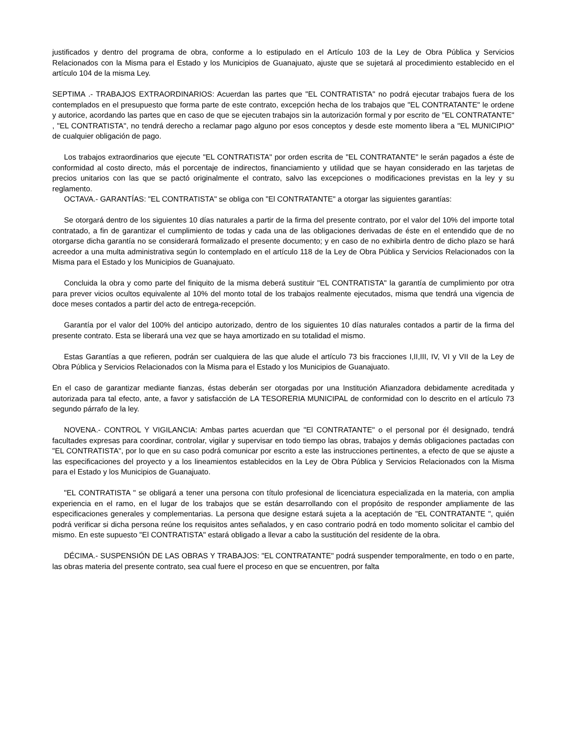justificados y dentro del programa de obra, conforme a lo estipulado en el Artículo 103 de la Ley de Obra Pública y Servicios Relacionados con la Misma para el Estado y los Municipios de Guanajuato, ajuste que se sujetará al procedimiento establecido en el artículo 104 de la misma Ley.
SEPTIMA .- TRABAJOS EXTRAORDINARIOS: Acuerdan las partes que "EL CONTRATISTA" no podrá ejecutar trabajos fuera de los contemplados en el presupuesto que forma parte de este contrato, excepción hecha de los trabajos que "EL CONTRATANTE" le ordene y autorice, acordando las partes que en caso de que se ejecuten trabajos sin la autorización formal y por escrito de "EL CONTRATANTE" , "EL CONTRATISTA", no tendrá derecho a reclamar pago alguno por esos conceptos y desde este momento libera a "EL MUNICIPIO" de cualquier obligación de pago.
Los trabajos extraordinarios que ejecute "EL CONTRATISTA" por orden escrita de "EL CONTRATANTE" le serán pagados a éste de conformidad al costo directo, más el porcentaje de indirectos, financiamiento y utilidad que se hayan considerado en las tarjetas de precios unitarios con las que se pactó originalmente el contrato, salvo las excepciones o modificaciones previstas en la ley y su reglamento.
OCTAVA.- GARANTÍAS: "EL CONTRATISTA" se obliga con "El CONTRATANTE" a otorgar las siguientes garantías:
Se otorgará dentro de los siguientes 10 días naturales a partir de la firma del presente contrato, por el valor del 10% del importe total contratado, a fin de garantizar el cumplimiento de todas y cada una de las obligaciones derivadas de éste en el entendido que de no otorgarse dicha garantía no se considerará formalizado el presente documento; y en caso de no exhibirla dentro de dicho plazo se hará acreedor a una multa administrativa según lo contemplado en el artículo 118 de la Ley de Obra Pública y Servicios Relacionados con la Misma para el Estado y los Municipios de Guanajuato.
Concluida la obra y como parte del finiquito de la misma deberá sustituir "EL CONTRATISTA" la garantía de cumplimiento por otra para prever vicios ocultos equivalente al 10% del monto total de los trabajos realmente ejecutados, misma que tendrá una vigencia de doce meses contados a partir del acto de entrega-recepción.
Garantía por el valor del 100% del anticipo autorizado, dentro de los siguientes 10 días naturales contados a partir de la firma del presente contrato. Esta se liberará una vez que se haya amortizado en su totalidad el mismo.
Estas Garantías a que refieren, podrán ser cualquiera de las que alude el artículo 73 bis fracciones I,II,III, IV, VI y VII de la Ley de Obra Pública y Servicios Relacionados con la Misma para el Estado y los Municipios de Guanajuato.
En el caso de garantizar mediante fianzas, éstas deberán ser otorgadas por una Institución Afianzadora debidamente acreditada y autorizada para tal efecto, ante, a favor y satisfacción de LA TESORERIA MUNICIPAL de conformidad con lo descrito en el artículo 73 segundo párrafo de la ley.
NOVENA.- CONTROL Y VIGILANCIA: Ambas partes acuerdan que "El CONTRATANTE" o el personal por él designado, tendrá facultades expresas para coordinar, controlar, vigilar y supervisar en todo tiempo las obras, trabajos y demás obligaciones pactadas con "EL CONTRATISTA", por lo que en su caso podrá comunicar por escrito a este las instrucciones pertinentes, a efecto de que se ajuste a las especificaciones del proyecto y a los lineamientos establecidos en la Ley de Obra Pública y Servicios Relacionados con la Misma para el Estado y los Municipios de Guanajuato.
"EL CONTRATISTA " se obligará a tener una persona con título profesional de licenciatura especializada en la materia, con amplia experiencia en el ramo, en el lugar de los trabajos que se están desarrollando con el propósito de responder ampliamente de las especificaciones generales y complementarias. La persona que designe estará sujeta a la aceptación de "EL CONTRATANTE ", quién podrá verificar si dicha persona reúne los requisitos antes señalados, y en caso contrario podrá en todo momento solicitar el cambio del mismo. En este supuesto "El CONTRATISTA" estará obligado a llevar a cabo la sustitución del residente de la obra.
DÉCIMA.- SUSPENSIÓN DE LAS OBRAS Y TRABAJOS: "EL CONTRATANTE" podrá suspender temporalmente, en todo o en parte, las obras materia del presente contrato, sea cual fuere el proceso en que se encuentren, por falta